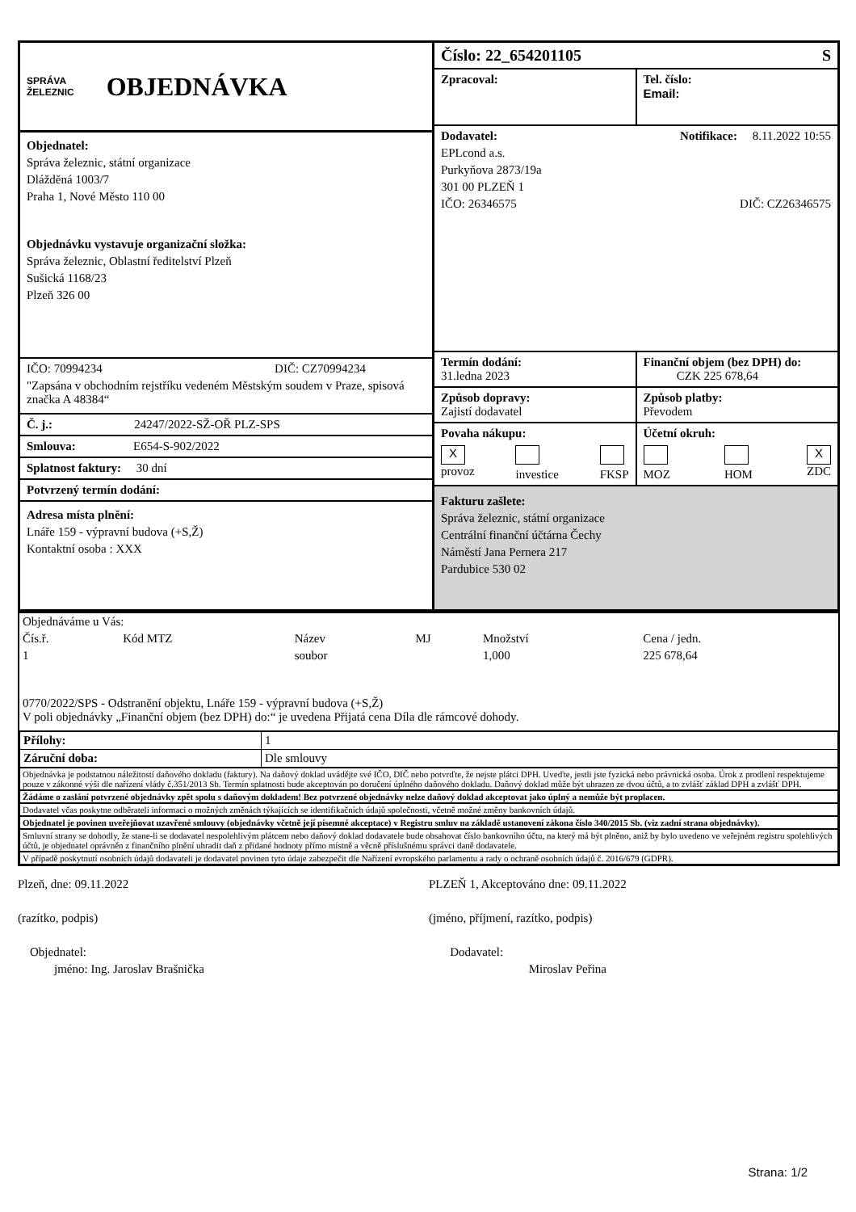SPRÁVA
ŽELEZNIC
OBJEDNÁVKA
Objednatel:
Správa železnic, státní organizace
Dlážděná 1003/7
Praha 1, Nové Město 110 00
Objednávku vystavuje organizační složka:
Správa železnic, Oblastní ředitelství Plzeň
Sušická 1168/23
Plzeň 326 00
IČO: 70994234 DIČ: CZ70994234
"Zapsána v obchodním rejstříku vedeném Městským soudem v Praze, spisová značka A 48384“
Č. j.: 24247/2022-SŽ-OŘ PLZ-SPS
Smlouva: E654-S-902/2022
Splatnost faktury: 30 dní
Potvrzený termín dodání:
Adresa místa plnění:
Lnáře 159 - výpravní budova (+S,Ž)
Kontaktní osoba : XXX
Číslo: 22_654201105 S
Zpracoval: Tel. číslo:
Email:
Dodavatel: Notifikace: 8.11.2022 10:55
EPLcond a.s.
Purkyňova 2873/19a
301 00 PLZEŇ 1
IČO: 26346575 DIČ: CZ26346575
Termín dodání:
31.ledna 2023
Finanční objem (bez DPH) do:
CZK 225 678,64
Způsob dopravy:
Zajistí dodavatel
Způsob platby:
Převodem
Povaha nákupu:
X
provoz
investice
FKSP
Účetní okruh:
MOZ
HOM X
ZDC
Fakturu zašlete:
Správa železnic, státní organizace
Centrální finanční účtárna Čechy
Náměstí Jana Pernera 217
Pardubice 530 02
Objednáváme u Vás:
| Čís.ř. | Kód MTZ | Název | MJ | Množství | Cena / jedn. |
| --- | --- | --- | --- | --- | --- |
| 1 | | soubor | | 1,000 | 225 678,64 |
0770/2022/SPS - Odstranění objektu, Lnáře 159 - výpravní budova (+S,Ž)
V poli objednávky „Finanční objem (bez DPH) do:“ je uvedena Přijatá cena Díla dle rámcové dohody.
| Přílohy: | 1 |
| Záruční doba: | Dle smlouvy |
Objednávka je podstatnou náležitostí daňového dokladu (faktury). Na daňový doklad uvádějte své IČO, DIČ nebo potvrďte, že nejste plátci DPH. Uveďte, jestli jste fyzická nebo právnická osoba. Úrok z prodlení respektujeme pouze v zákonné výši dle nařízení vlády č.351/2013 Sb. Termín splatnosti bude akceptován po doručení úplného daňového dokladu. Daňový doklad může být uhrazen ze dvou účtů, a to zvlášť základ DPH a zvlášť DPH.
Žádáme o zaslání potvrzené objednávky zpět spolu s daňovým dokladem! Bez potvrzené objednávky nelze daňový doklad akceptovat jako úplný a nemůže být proplacen.
Dodavatel včas poskytne odběrateli informaci o možných změnách týkajících se identifikačních údajů společnosti, včetně možné změny bankovních údajů.
Objednatel je povinen uveřejňovat uzavřené smlouvy (objednávky včetně její písemné akceptace) v Registru smluv na základě ustanovení zákona číslo 340/2015 Sb. (viz zadní strana objednávky).
Smluvní strany se dohodly, že stane-li se dodavatel nespolehlivým plátcem nebo daňový doklad dodavatele bude obsahovat číslo bankovního účtu, na který má být plněno, aniž by bylo uvedeno ve veřejném registru spolehlivých účtů, je objednatel oprávněn z finančního plnění uhradit daň z přidané hodnoty přímo místně a věcně příslušnému správci daně dodavatele.
V případě poskytnutí osobních údajů dodavateli je dodavatel povinen tyto údaje zabezpečit dle Nařízení evropského parlamentu a rady o ochraně osobních údajů č. 2016/679 (GDPR).
Plzeň, dne: 09.11.2022
(razítko, podpis)
Objednatel:
jméno: Ing. Jaroslav Brašnička
PLZEŇ 1, Akceptováno dne: 09.11.2022
(jméno, příjmení, razítko, podpis)
Dodavatel:
Miroslav Peřina
Strana: 1/2